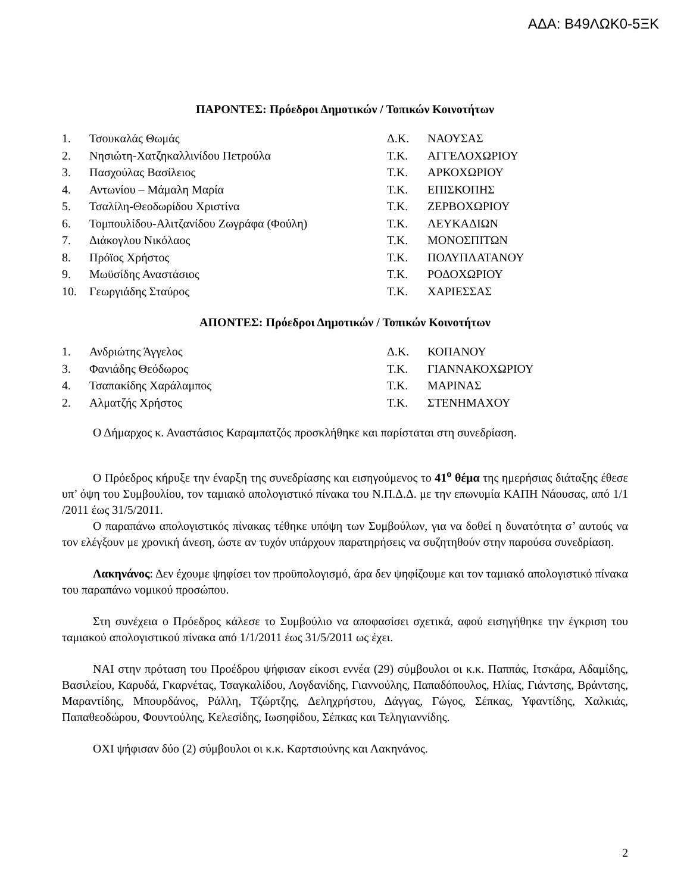ΑΔΑ: Β49ΛΩΚ0-5ΞΚ
ΠΑΡΟΝΤΕΣ: Πρόεδροι Δημοτικών / Τοπικών Κοινοτήτων
| 1. | Τσουκαλάς Θωμάς | Δ.Κ. | ΝΑΟΥΣΑΣ |
| 2. | Νησιώτη-Χατζηκαλλινίδου Πετρούλα | Τ.Κ. | ΑΓΓΕΛΟΧΩΡΙΟΥ |
| 3. | Πασχούλας Βασίλειος | Τ.Κ. | ΑΡΚΟΧΩΡΙΟΥ |
| 4. | Αντωνίου – Μάμαλη Μαρία | Τ.Κ. | ΕΠΙΣΚΟΠΗΣ |
| 5. | Τσαλίλη-Θεοδωρίδου Χριστίνα | Τ.Κ. | ΖΕΡΒΟΧΩΡΙΟΥ |
| 6. | Τομπουλίδου-Αλιτζανίδου Ζωγράφα (Φούλη) | Τ.Κ. | ΛΕΥΚΑΔΙΩΝ |
| 7. | Διάκογλου Νικόλαος | Τ.Κ. | ΜΟΝΟΣΠΙΤΩΝ |
| 8. | Πρόϊος Χρήστος | Τ.Κ. | ΠΟΛΥΠΛΑΤΑΝΟΥ |
| 9. | Μωϋσίδης Αναστάσιος | Τ.Κ. | ΡΟΔΟΧΩΡΙΟΥ |
| 10. | Γεωργιάδης Σταύρος | Τ.Κ. | ΧΑΡΙΕΣΣΑΣ |
ΑΠΟΝΤΕΣ: Πρόεδροι Δημοτικών / Τοπικών Κοινοτήτων
| 1. | Ανδριώτης Άγγελος | Δ.Κ. | ΚΟΠΑΝΟΥ |
| 3. | Φανιάδης Θεόδωρος | Τ.Κ. | ΓΙΑΝΝΑΚΟΧΩΡΙΟΥ |
| 4. | Τσαπακίδης Χαράλαμπος | Τ.Κ. | ΜΑΡΙΝΑΣ |
| 2. | Αλματζής Χρήστος | Τ.Κ. | ΣΤΕΝΗΜΑΧΟΥ |
Ο Δήμαρχος κ. Αναστάσιος Καραμπατζός προσκλήθηκε και παρίσταται στη συνεδρίαση.
Ο Πρόεδρος κήρυξε την έναρξη της συνεδρίασης και εισηγούμενος το 41<sup>ο</sup> θέμα της ημερήσιας διάταξης έθεσε υπ’ όψη του Συμβουλίου, τον ταμιακό απολογιστικό πίνακα του Ν.Π.Δ.Δ. με την επωνυμία ΚΑΠΗ Νάουσας, από 1/1 /2011 έως 31/5/2011.
Ο παραπάνω απολογιστικός πίνακας τέθηκε υπόψη των Συμβούλων, για να δοθεί η δυνατότητα σ’ αυτούς να τον ελέγξουν με χρονική άνεση, ώστε αν τυχόν υπάρχουν παρατηρήσεις να συζητηθούν στην παρούσα συνεδρίαση.
Λακηνάνος: Δεν έχουμε ψηφίσει τον προϋπολογισμό, άρα δεν ψηφίζουμε και τον ταμιακό απολογιστικό πίνακα του παραπάνω νομικού προσώπου.
Στη συνέχεια ο Πρόεδρος κάλεσε το Συμβούλιο να αποφασίσει σχετικά, αφού εισηγήθηκε την έγκριση του ταμιακού απολογιστικού πίνακα από 1/1/2011 έως 31/5/2011 ως έχει.
ΝΑΙ στην πρόταση του Προέδρου ψήφισαν είκοσι εννέα (29) σύμβουλοι οι κ.κ. Παππάς, Ιτσκάρα, Αδαμίδης, Βασιλείου, Καρυδά, Γκαρνέτας, Τσαγκαλίδου, Λογδανίδης, Γιαννούλης, Παπαδόπουλος, Ηλίας, Γιάντσης, Βράντσης, Μαραντίδης, Μπουρδάνος, Ράλλη, Τζώρτζης, Δεληχρήστου, Δάγγας, Γώγος, Σέπκας, Υφαντίδης, Χαλκιάς, Παπαθεοδώρου, Φουντούλης, Κελεσίδης, Ιωσηφίδου, Σέπκας και Τεληγιαννίδης.
ΟΧΙ ψήφισαν δύο (2) σύμβουλοι οι κ.κ. Καρτσιούνης και Λακηνάνος.
2